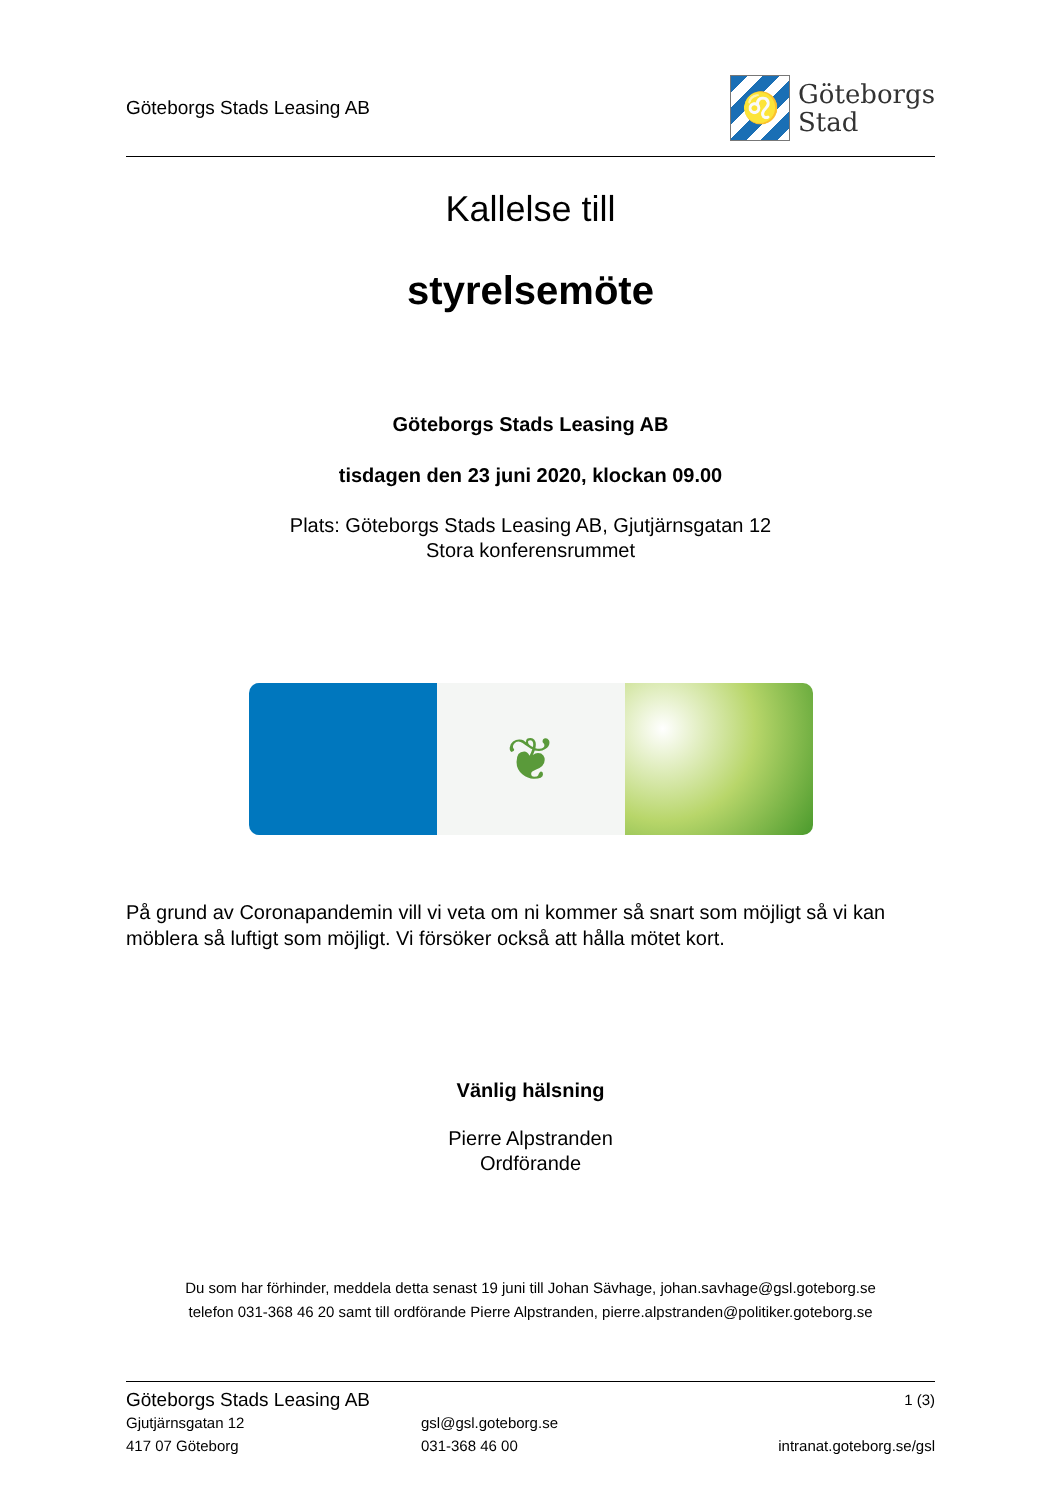Göteborgs Stads Leasing AB
♌
Göteborgs
Stad
Kallelse till
styrelsemöte
Göteborgs Stads Leasing AB
tisdagen den 23 juni 2020, klockan 09.00
Plats: Göteborgs Stads Leasing AB, Gjutjärnsgatan 12
Stora konferensrummet
❦
På grund av Coronapandemin vill vi veta om ni kommer så snart som möjligt så vi kan möblera så luftigt som möjligt. Vi försöker också att hålla mötet kort.
Vänlig hälsning
Pierre Alpstranden
Ordförande
Du som har förhinder, meddela detta senast 19 juni till Johan Sävhage, johan.savhage@gsl.goteborg.se
telefon 031-368 46 20 samt till ordförande Pierre Alpstranden, pierre.alpstranden@politiker.goteborg.se
Göteborgs Stads Leasing AB 1 (3)
Gjutjärnsgatan 12 gsl@gsl.goteborg.se
417 07 Göteborg 031-368 46 00 intranat.goteborg.se/gsl